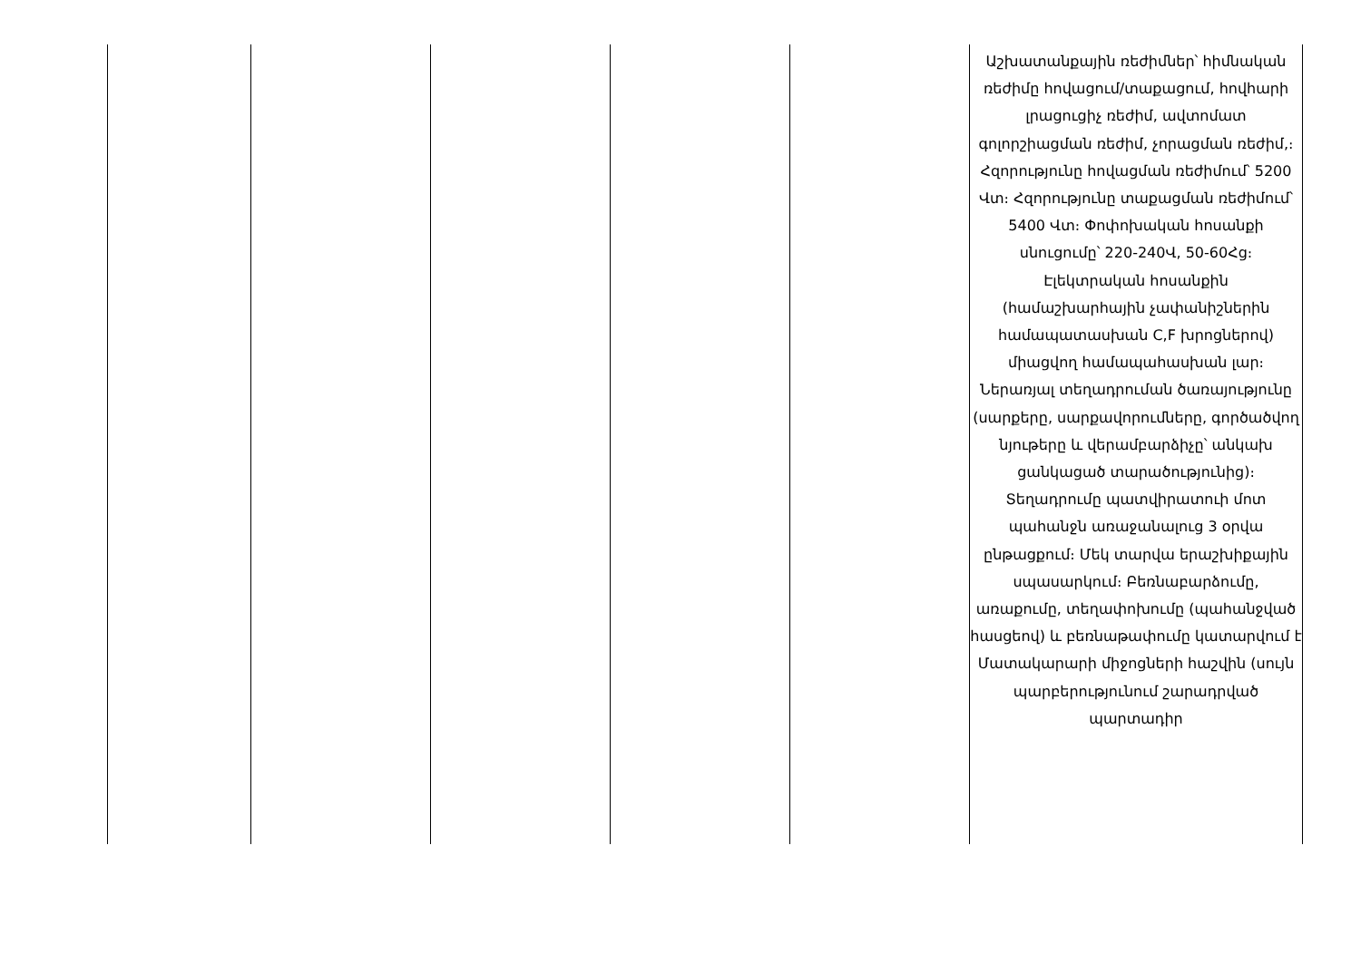| | | | | | Աշխատանքային ռեժիմներ՝ հիմնական ռեժիմը հովացում/տաքացում, հովհարի լրացուցիչ ռեժիմ, ավտոմատ գոլորշիացման ռեժիմ, չորացման ռեժիմ,։ Հզորությունը հովացման ռեժիմում՝ 5200 Վտ։ Հզորությունը տաքացման ռեժիմում՝ 5400 Վտ։ Փոփոխական հոսանքի սնուցումը՝ 220-240Վ, 50-60Հց։ Էլեկտրական հոսանքին (համաշխարհային չափանիշներին համապատասխան C,F խրոցներով) միացվող համապահասխան լար։ Ներառյալ տեղադրուման ծառայությունը (սարքերը, սարքավորումները, գործածվող նյութերը և վերամբարձիչը՝ անկախ ցանկացած տարածությունից)։ Տեղադրումը պատվիրատուի մոտ պահանջն առաջանալուց 3 օրվա ընթացքում։ Մեկ տարվա երաշխիքային սպասարկում։ Բեռնաբարձումը, առաքումը, տեղափոխումը (պահանջված հասցեով) և բեռնաթափումը կատարվում է Մատակարարի միջոցների հաշվին (սույն պարբերությունում շարադրված պարտադիր |